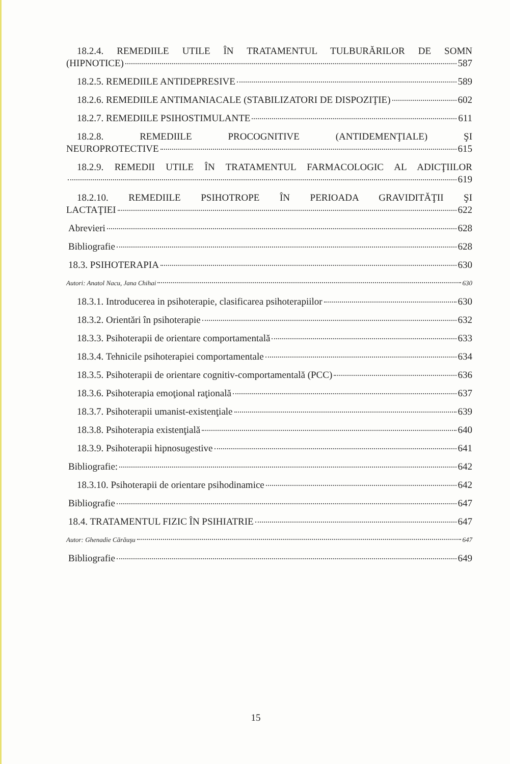18.2.4. REMEDIILE UTILE ÎN TRATAMENTUL TULBURĂRILOR DE SOMN
(HIPNOTICE) 587
18.2.5. REMEDIILE ANTIDEPRESIVE 589
18.2.6. REMEDIILE ANTIMANIACALE (STABILIZATORI DE DISPOZIŢIE) 602
18.2.7. REMEDIILE PSIHOSTIMULANTE 611
18.2.8. REMEDIILE PROCOGNITIVE (ANTIDEMENŢIALE) ŞI
NEUROPROTECTIVE 615
18.2.9. REMEDII UTILE ÎN TRATAMENTUL FARMACOLOGIC AL ADICŢIILOR
619
18.2.10. REMEDIILE PSIHOTROPE ÎN PERIOADA GRAVIDITĂŢII ŞI
LACTAŢIEI 622
Abrevieri 628
Bibliografie 628
18.3. PSIHOTERAPIA 630
Autori: Anatol Nacu, Jana Chihai 630
18.3.1. Introducerea in psihoterapie, clasificarea psihoterapiilor 630
18.3.2. Orientări în psihoterapie 632
18.3.3. Psihoterapii de orientare comportamentală 633
18.3.4. Tehnicile psihoterapiei comportamentale 634
18.3.5. Psihoterapii de orientare cognitiv-comportamentală (PCC) 636
18.3.6. Psihoterapia emoţional raţională 637
18.3.7. Psihoterapii umanist-existenţiale 639
18.3.8. Psihoterapia existenţială 640
18.3.9. Psihoterapii hipnosugestive 641
Bibliografie: 642
18.3.10. Psihoterapii de orientare psihodinamice 642
Bibliografie 647
18.4. TRATAMENTUL FIZIC ÎN PSIHIATRIE 647
Autor: Ghenadie Cărăuşu 647
Bibliografie 649
15